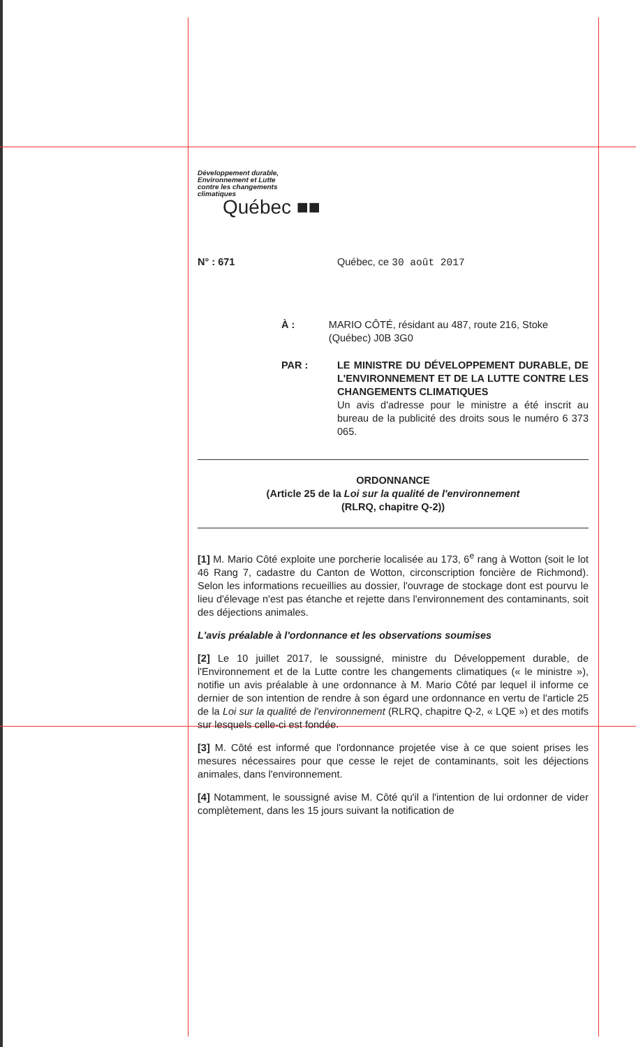Développement durable,
Environnement et Lutte
contre les changements
climatiques
Québec ■■
N° : 671 Québec, ce 30 août 2017
À : MARIO CÔTÉ, résidant au 487, route 216, Stoke (Québec) J0B 3G0
PAR : LE MINISTRE DU DÉVELOPPEMENT DURABLE, DE L'ENVIRONNEMENT ET DE LA LUTTE CONTRE LES CHANGEMENTS CLIMATIQUES
Un avis d'adresse pour le ministre a été inscrit au bureau de la publicité des droits sous le numéro 6 373 065.
ORDONNANCE
(Article 25 de la Loi sur la qualité de l'environnement
(RLRQ, chapitre Q-2))
[1] M. Mario Côté exploite une porcherie localisée au 173, 6<sup>e</sup> rang à Wotton (soit le lot 46 Rang 7, cadastre du Canton de Wotton, circonscription foncière de Richmond). Selon les informations recueillies au dossier, l'ouvrage de stockage dont est pourvu le lieu d'élevage n'est pas étanche et rejette dans l'environnement des contaminants, soit des déjections animales.
L'avis préalable à l'ordonnance et les observations soumises
[2] Le 10 juillet 2017, le soussigné, ministre du Développement durable, de l'Environnement et de la Lutte contre les changements climatiques (« le ministre »), notifie un avis préalable à une ordonnance à M. Mario Côté par lequel il informe ce dernier de son intention de rendre à son égard une ordonnance en vertu de l'article 25 de la Loi sur la qualité de l'environnement (RLRQ, chapitre Q-2, « LQE ») et des motifs sur lesquels celle-ci est fondée.
[3] M. Côté est informé que l'ordonnance projetée vise à ce que soient prises les mesures nécessaires pour que cesse le rejet de contaminants, soit les déjections animales, dans l'environnement.
[4] Notamment, le soussigné avise M. Côté qu'il a l'intention de lui ordonner de vider complètement, dans les 15 jours suivant la notification de